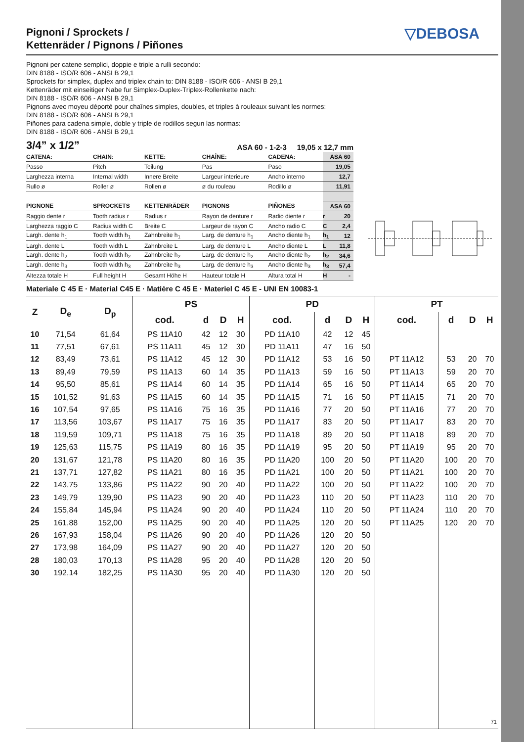Pignoni / Sprockets /
Kettenräder / Pignons / Piñones
▽DEBOSA
Pignoni per catene semplici, doppie e triple a rulli secondo:
DIN 8188 - ISO/R 606 - ANSI B 29,1
Sprockets for simplex, duplex and triplex chain to: DIN 8188 - ISO/R 606 - ANSI B 29,1
Kettenräder mit einseitiger Nabe fur Simplex-Duplex-Triplex-Rollenkette nach:
DIN 8188 - ISO/R 606 - ANSI B 29,1
Pignons avec moyeu déporté pour chaînes simples, doubles, et triples à rouleaux suivant les normes:
DIN 8188 - ISO/R 606 - ANSI B 29,1
Piñones para cadena simple, doble y triple de rodillos segun las normas:
DIN 8188 - ISO/R 606 - ANSI B 29,1
3/4” x 1/2” ASA 60 - 1-2-3 19,05 x 12,7 mm
| CATENA: | CHAIN: | KETTE: | CHAÎNE: | CADENA: | ASA 60 | |
| Passo | Pitch | Teilung | Pas | Paso | 19,05 | |
| Larghezza interna | Internal width | Innere Breite | Largeur interieure | Ancho interno | 12,7 | |
| Rullo ø | Roller ø | Rollen ø | ø du rouleau | Rodillo ø | 11,91 | |
| PIGNONE | SPROCKETS | KETTENRÄDER | PIGNONS | PIÑONES | ASA 60 | |
| Raggio dente r | Tooth radius r | Radius r | Rayon de denture r | Radio diente r | r | 20 |
| Larghezza raggio C | Radius width C | Breite C | Largeur de rayon C | Ancho radio C | C | 2,4 |
| Largh. dente h<sub>1</sub> | Tooth width h<sub>1</sub> | Zahnbreite h<sub>1</sub> | Larg. de denture h<sub>1</sub> | Ancho diente h<sub>1</sub> | h<sub>1</sub> | 12 |
| Largh. dente L | Tooth width L | Zahnbreite L | Larg. de denture L | Ancho diente L | L | 11,8 |
| Largh. dente h<sub>2</sub> | Tooth width h<sub>2</sub> | Zahnbreite h<sub>2</sub> | Larg. de denture h<sub>2</sub> | Ancho diente h<sub>2</sub> | h<sub>2</sub> | 34,6 |
| Largh. dente h<sub>3</sub> | Tooth width h<sub>3</sub> | Zahnbreite h<sub>3</sub> | Larg. de denture h<sub>3</sub> | Ancho diente h<sub>3</sub> | h<sub>3</sub> | 57,4 |
| Altezza totale H | Full height H | Gesamt Höhe H | Hauteur totale H | Altura total H | H | - |
Materiale C 45 E · Material C45 E · Matière C 45 E · Materiel C 45 E - UNI EN 10083-1
| Z | D<sub>e</sub> | D<sub>p</sub> | PS | | | | PD | | | | PT | | | |
| --- | --- | --- | --- | --- | --- | --- | --- | --- | --- | --- | --- | --- | --- | --- |
| | | | cod. | d | D | H | cod. | d | D | H | cod. | d | D | H |
| 10 | 71,54 | 61,64 | PS 11A10 | 42 | 12 | 30 | PD 11A10 | 42 | 12 | 45 | | | | |
| 11 | 77,51 | 67,61 | PS 11A11 | 45 | 12 | 30 | PD 11A11 | 47 | 16 | 50 | | | | |
| 12 | 83,49 | 73,61 | PS 11A12 | 45 | 12 | 30 | PD 11A12 | 53 | 16 | 50 | PT 11A12 | 53 | 20 | 70 |
| 13 | 89,49 | 79,59 | PS 11A13 | 60 | 14 | 35 | PD 11A13 | 59 | 16 | 50 | PT 11A13 | 59 | 20 | 70 |
| 14 | 95,50 | 85,61 | PS 11A14 | 60 | 14 | 35 | PD 11A14 | 65 | 16 | 50 | PT 11A14 | 65 | 20 | 70 |
| 15 | 101,52 | 91,63 | PS 11A15 | 60 | 14 | 35 | PD 11A15 | 71 | 16 | 50 | PT 11A15 | 71 | 20 | 70 |
| 16 | 107,54 | 97,65 | PS 11A16 | 75 | 16 | 35 | PD 11A16 | 77 | 20 | 50 | PT 11A16 | 77 | 20 | 70 |
| 17 | 113,56 | 103,67 | PS 11A17 | 75 | 16 | 35 | PD 11A17 | 83 | 20 | 50 | PT 11A17 | 83 | 20 | 70 |
| 18 | 119,59 | 109,71 | PS 11A18 | 75 | 16 | 35 | PD 11A18 | 89 | 20 | 50 | PT 11A18 | 89 | 20 | 70 |
| 19 | 125,63 | 115,75 | PS 11A19 | 80 | 16 | 35 | PD 11A19 | 95 | 20 | 50 | PT 11A19 | 95 | 20 | 70 |
| 20 | 131,67 | 121,78 | PS 11A20 | 80 | 16 | 35 | PD 11A20 | 100 | 20 | 50 | PT 11A20 | 100 | 20 | 70 |
| 21 | 137,71 | 127,82 | PS 11A21 | 80 | 16 | 35 | PD 11A21 | 100 | 20 | 50 | PT 11A21 | 100 | 20 | 70 |
| 22 | 143,75 | 133,86 | PS 11A22 | 90 | 20 | 40 | PD 11A22 | 100 | 20 | 50 | PT 11A22 | 100 | 20 | 70 |
| 23 | 149,79 | 139,90 | PS 11A23 | 90 | 20 | 40 | PD 11A23 | 110 | 20 | 50 | PT 11A23 | 110 | 20 | 70 |
| 24 | 155,84 | 145,94 | PS 11A24 | 90 | 20 | 40 | PD 11A24 | 110 | 20 | 50 | PT 11A24 | 110 | 20 | 70 |
| 25 | 161,88 | 152,00 | PS 11A25 | 90 | 20 | 40 | PD 11A25 | 120 | 20 | 50 | PT 11A25 | 120 | 20 | 70 |
| 26 | 167,93 | 158,04 | PS 11A26 | 90 | 20 | 40 | PD 11A26 | 120 | 20 | 50 | | | | |
| 27 | 173,98 | 164,09 | PS 11A27 | 90 | 20 | 40 | PD 11A27 | 120 | 20 | 50 | | | | |
| 28 | 180,03 | 170,13 | PS 11A28 | 95 | 20 | 40 | PD 11A28 | 120 | 20 | 50 | | | | |
| 30 | 192,14 | 182,25 | PS 11A30 | 95 | 20 | 40 | PD 11A30 | 120 | 20 | 50 | | | | |
71